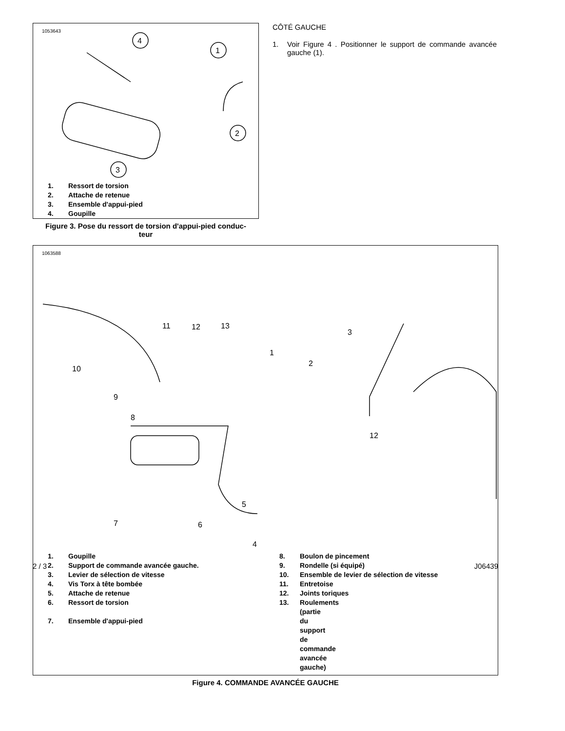1053643
4
1
2
3
1. Ressort de torsion
2. Attache de retenue
3. Ensemble d'appui-pied
4. Goupille
Figure 3. Pose du ressort de torsion d'appui-pied conduc-
teur
CÔTÉ GAUCHE
1. Voir Figure 4 . Positionner le support de commande avancée gauche (1).
1063588
10
11
12
13
1
2
3
12
9
8
7
6
5
4
1. Goupille
2. Support de commande avancée gauche.
3. Levier de sélection de vitesse
4. Vis Torx à tête bombée
5. Attache de retenue
6. Ressort de torsion
7. Ensemble d'appui-pied
8. Boulon de pincement
9. Rondelle (si équipé)
10. Ensemble de levier de sélection de vitesse
11. Entretoise
12. Joints toriques
13. Roulements (partie du support de commande avancée gauche)
Figure 4. COMMANDE AVANCÉE GAUCHE
2 / 3 J06439